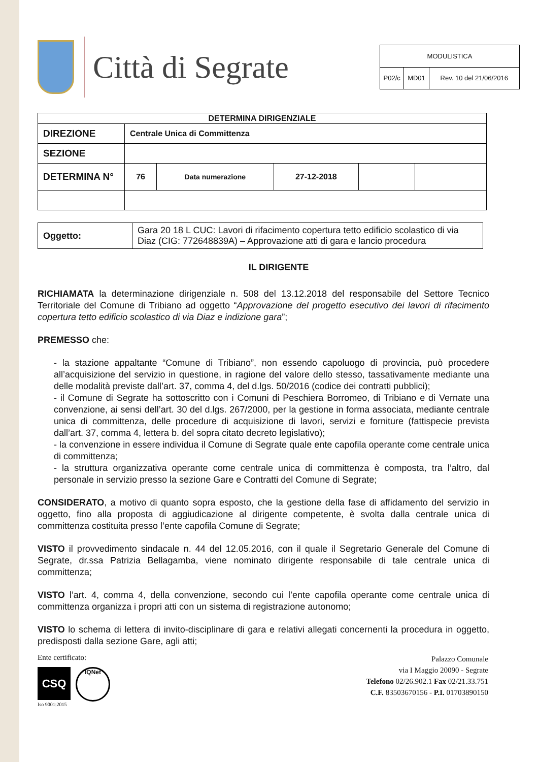Città di Segrate
| MODULISTICA | | |
| P02/c | MD01 | Rev. 10 del 21/06/2016 |
| DETERMINA DIRIGENZIALE | | | | | |
| --- | --- | --- | --- | --- | --- |
| DIREZIONE | Centrale Unica di Committenza | | | | |
| SEZIONE | | | | | |
| DETERMINA N° | 76 | Data numerazione | 27-12-2018 | | |
| Oggetto: | Gara 20 18 L CUC: Lavori di rifacimento copertura tetto edificio scolastico di via Diaz (CIG: 772648839A) – Approvazione atti di gara e lancio procedura |
IL DIRIGENTE
RICHIAMATA la determinazione dirigenziale n. 508 del 13.12.2018 del responsabile del Settore Tecnico Territoriale del Comune di Tribiano ad oggetto “Approvazione del progetto esecutivo dei lavori di rifacimento copertura tetto edificio scolastico di via Diaz e indizione gara”;
PREMESSO che:
- la stazione appaltante “Comune di Tribiano”, non essendo capoluogo di provincia, può procedere all’acquisizione del servizio in questione, in ragione del valore dello stesso, tassativamente mediante una delle modalità previste dall’art. 37, comma 4, del d.lgs. 50/2016 (codice dei contratti pubblici);
- il Comune di Segrate ha sottoscritto con i Comuni di Peschiera Borromeo, di Tribiano e di Vernate una convenzione, ai sensi dell’art. 30 del d.lgs. 267/2000, per la gestione in forma associata, mediante centrale unica di committenza, delle procedure di acquisizione di lavori, servizi e forniture (fattispecie prevista dall’art. 37, comma 4, lettera b. del sopra citato decreto legislativo);
- la convenzione in essere individua il Comune di Segrate quale ente capofila operante come centrale unica di committenza;
- la struttura organizzativa operante come centrale unica di committenza è composta, tra l’altro, dal personale in servizio presso la sezione Gare e Contratti del Comune di Segrate;
CONSIDERATO, a motivo di quanto sopra esposto, che la gestione della fase di affidamento del servizio in oggetto, fino alla proposta di aggiudicazione al dirigente competente, è svolta dalla centrale unica di committenza costituita presso l’ente capofila Comune di Segrate;
VISTO il provvedimento sindacale n. 44 del 12.05.2016, con il quale il Segretario Generale del Comune di Segrate, dr.ssa Patrizia Bellagamba, viene nominato dirigente responsabile di tale centrale unica di committenza;
VISTO l’art. 4, comma 4, della convenzione, secondo cui l’ente capofila operante come centrale unica di committenza organizza i propri atti con un sistema di registrazione autonomo;
VISTO lo schema di lettera di invito-disciplinare di gara e relativi allegati concernenti la procedura in oggetto, predisposti dalla sezione Gare, agli atti;
Ente certificato:
CSQ
IQNet
Iso 9001:2015
Palazzo Comunale
via I Maggio 20090 - Segrate
Telefono 02/26.902.1 Fax 02/21.33.751
C.F. 83503670156 - P.I. 01703890150